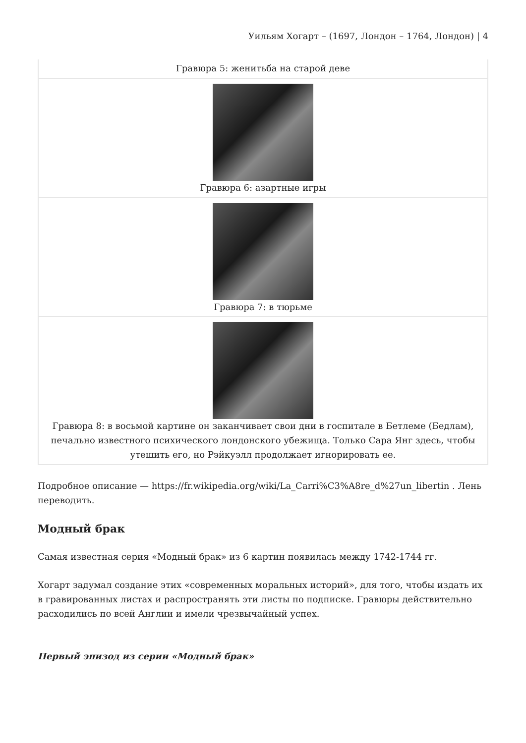Уильям Хогарт – (1697, Лондон – 1764, Лондон) | 4
| Гравюра 5: женитьба на старой деве |
| Гравюра 6: азартные игры |
| Гравюра 7: в тюрьме |
| Гравюра 8: в восьмой картине он заканчивает свои дни в госпитале в Бетлеме (Бедлам), печально известного психического лондонского убежища. Только Сара Янг здесь, чтобы утешить его, но Рэйкуэлл продолжает игнорировать ее. |
Подробное описание — https://fr.wikipedia.org/wiki/La_Carri%C3%A8re_d%27un_libertin . Лень переводить.
Модный брак
Самая известная серия «Модный брак» из 6 картин появилась между 1742-1744 гг.
Хогарт задумал создание этих «современных моральных историй», для того, чтобы издать их в гравированных листах и распространять эти листы по подписке. Гравюры действительно расходились по всей Англии и имели чрезвычайный успех.
Первый эпизод из серии «Модный брак»